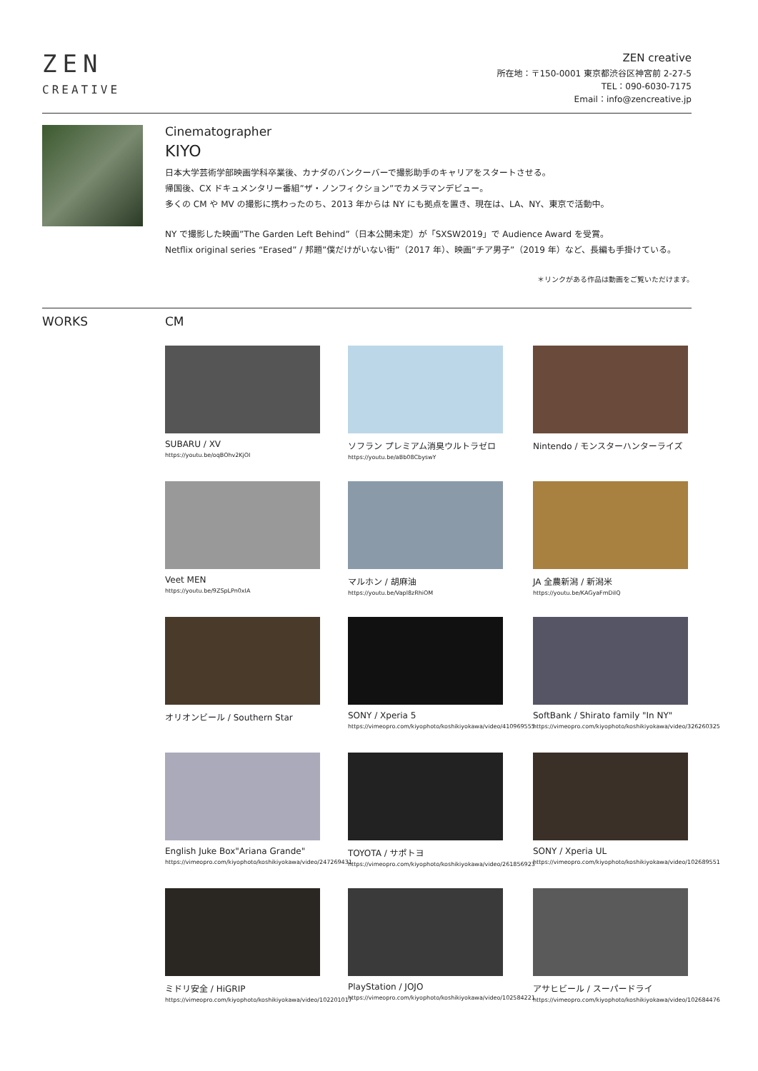ZEN
CREATIVE
ZEN creative
所在地：〒150-0001 東京都渋谷区神宮前 2-27-5
TEL：090-6030-7175
Email：info@zencreative.jp
Cinematographer
KIYO
日本大学芸術学部映画学科卒業後、カナダのバンクーバーで撮影助手のキャリアをスタートさせる。
帰国後、CX ドキュメンタリー番組”ザ・ノンフィクション”でカメラマンデビュー。
多くの CM や MV の撮影に携わったのち、2013 年からは NY にも拠点を置き、現在は、LA、NY、東京で活動中。
NY で撮影した映画”The Garden Left Behind”（日本公開未定）が「SXSW2019」で Audience Award を受賞。
Netflix original series “Erased” / 邦題”僕だけがいない街”（2017 年）、映画”チア男子”（2019 年）など、長編も手掛けている。
＊リンクがある作品は動画をご覧いただけます。
WORKS CM
SUBARU / XV
https://youtu.be/oqBOhv2KjOI
ソフラン プレミアム消臭ウルトラゼロ
https://youtu.be/aBb08CbyswY
Nintendo / モンスターハンターライズ
Veet MEN
https://youtu.be/9ZSpLPn0xIA
マルホン / 胡麻油
https://youtu.be/Vapl8zRhiOM
JA 全農新潟 / 新潟米
https://youtu.be/KAGyaFmDiIQ
オリオンビール / Southern Star
SONY / Xperia 5
https://vimeopro.com/kiyophoto/koshikiyokawa/video/410969555
SoftBank / Shirato family "In NY"
https://vimeopro.com/kiyophoto/koshikiyokawa/video/326260325
English Juke Box"Ariana Grande"
https://vimeopro.com/kiyophoto/koshikiyokawa/video/247269431
TOYOTA / サポトヨ
https://vimeopro.com/kiyophoto/koshikiyokawa/video/261856923
SONY / Xperia UL
https://vimeopro.com/kiyophoto/koshikiyokawa/video/102689551
ミドリ安全 / HiGRIP
https://vimeopro.com/kiyophoto/koshikiyokawa/video/102201017
PlayStation / JOJO
https://vimeopro.com/kiyophoto/koshikiyokawa/video/102584221
アサヒビール / スーパードライ
https://vimeopro.com/kiyophoto/koshikiyokawa/video/102684476